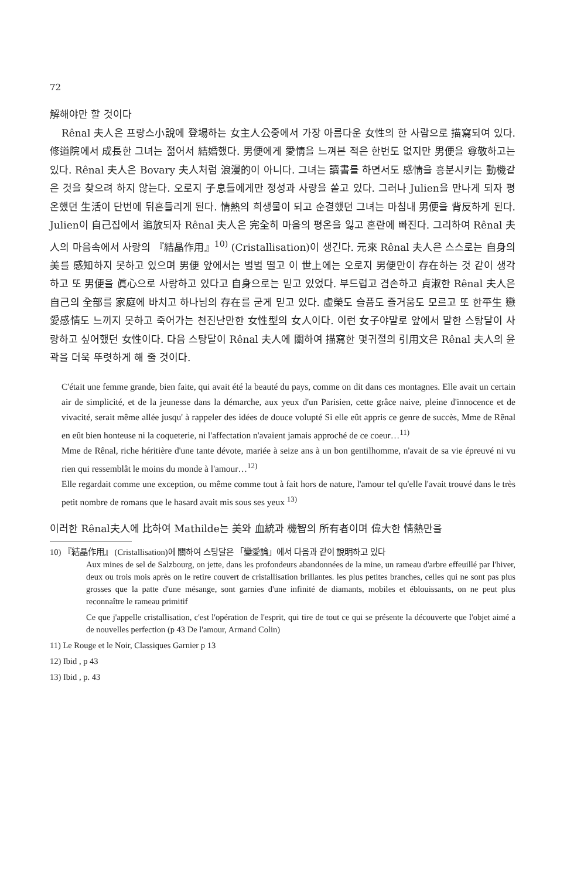72
解해야만 할 것이다
Rênal 夫人은 프랑스小說에 登場하는 女主人公중에서 가장 아름다운 女性의 한 사람으로 描寫되여 있다. 修道院에서 成長한 그녀는 젊어서 結婚했다. 男便에게 愛情을 느껴본 적은 한번도 없지만 男便을 尊敬하고는 있다. Rênal 夫人은 Bovary 夫人처럼 浪漫的이 아니다. 그녀는 讀書를 하면서도 感情을 흥분시키는 動機같은 것을 찾으려 하지 않는다. 오로지 子息들에게만 정성과 사랑을 쏟고 있다. 그러나 Julien을 만나게 되자 평온했던 生活이 단번에 뒤흔들리게 된다. 情熱의 희생물이 되고 순결했던 그녀는 마침내 男便을 背反하게 된다. Julien이 自己집에서 追放되자 Rênal 夫人은 完全히 마음의 평온을 잃고 혼란에 빠진다. 그리하여 Rênal 夫人의 마음속에서 사랑의 『結晶作用』<sup>10)</sup> (Cristallisation)이 생긴다. 元來 Rênal 夫人은 스스로는 自身의 美를 感知하지 못하고 있으며 男便 앞에서는 벌벌 떨고 이 世上에는 오로지 男便만이 存在하는 것 같이 생각하고 또 男便을 眞心으로 사랑하고 있다고 自身으로는 믿고 있었다. 부드럽고 겸손하고 貞淑한 Rênal 夫人은 自己의 全部를 家庭에 바치고 하나님의 存在를 굳게 믿고 있다. 虛榮도 슬픔도 즐거움도 모르고 또 한平生 戀愛感情도 느끼지 못하고 죽어가는 천진난만한 女性型의 女人이다. 이런 女子야말로 앞에서 말한 스탕달이 사랑하고 싶어했던 女性이다. 다음 스탕달이 Rênal 夫人에 關하여 描寫한 몇귀절의 引用文은 Rênal 夫人의 윤곽을 더욱 뚜렷하게 해 줄 것이다.
C'était une femme grande, bien faite, qui avait été la beauté du pays, comme on dit dans ces montagnes. Elle avait un certain air de simplicité, et de la jeunesse dans la démarche, aux yeux d'un Parisien, cette grâce naive, pleine d'innocence et de vivacité, serait même allée jusqu' à rappeler des idées de douce volupté Si elle eût appris ce genre de succès, Mme de Rênal en eût bien honteuse ni la coqueterie, ni l'affectation n'avaient jamais approché de ce coeur…<sup>11)</sup>
Mme de Rênal, riche héritière d'une tante dévote, mariée à seize ans à un bon gentilhomme, n'avait de sa vie épreuvé ni vu rien qui ressemblât le moins du monde à l'amour…<sup>12)</sup>
Elle regardait comme une exception, ou même comme tout à fait hors de nature, l'amour tel qu'elle l'avait trouvé dans le très petit nombre de romans que le hasard avait mis sous ses yeux <sup>13)</sup>
이러한 Rênal夫人에 比하여 Mathilde는 美와 血統과 機智의 所有者이며 偉大한 情熱만을
10) 『結晶作用』 (Cristallisation)에 關하여 스탕달은 「變愛論」에서 다음과 같이 說明하고 있다
Aux mines de sel de Salzbourg, on jette, dans les profondeurs abandonnées de la mine, un rameau d'arbre effeuillé par l'hiver, deux ou trois mois après on le retire couvert de cristallisation brillantes. les plus petites branches, celles qui ne sont pas plus grosses que la patte d'une mésange, sont garnies d'une infinité de diamants, mobiles et éblouissants, on ne peut plus reconnaître le rameau primitif
Ce que j'appelle cristallisation, c'est l'opération de l'esprit, qui tire de tout ce qui se présente la découverte que l'objet aimé a de nouvelles perfection (p 43 De l'amour, Armand Colin)
11) Le Rouge et le Noir, Classiques Garnier p 13
12) Ibid , p 43
13) Ibid , p. 43